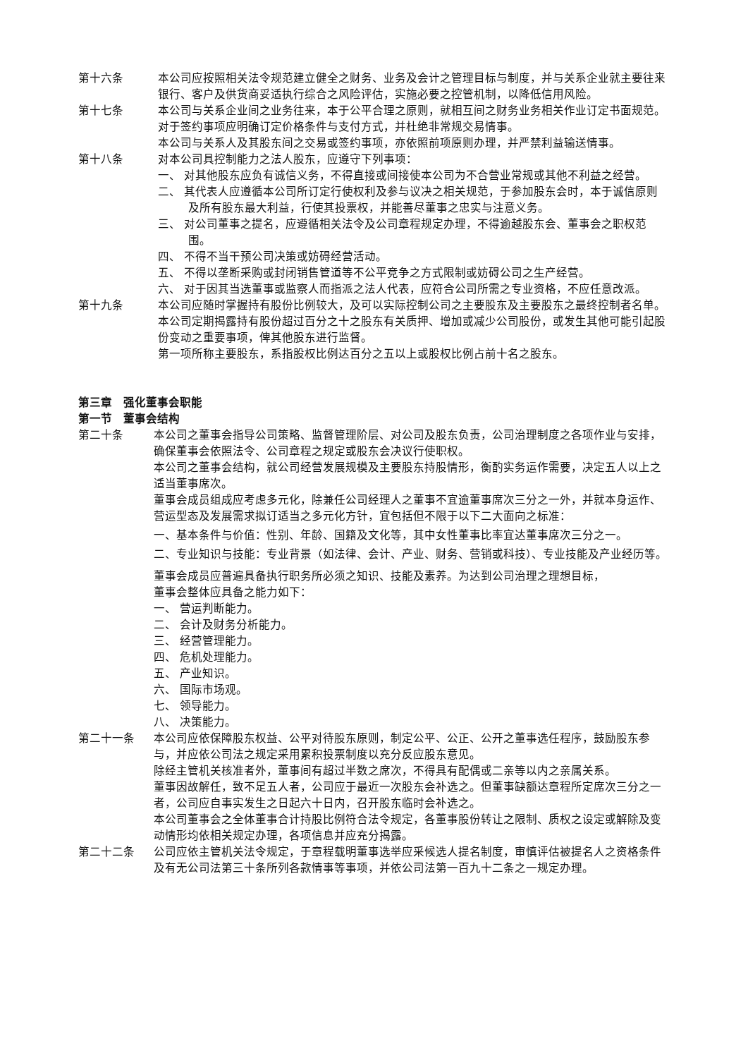第十六条 本公司应按照相关法令规范建立健全之财务、业务及会计之管理目标与制度，并与关系企业就主要往来银行、客户及供货商妥适执行综合之风险评估，实施必要之控管机制，以降低信用风险。
第十七条 本公司与关系企业间之业务往来，本于公平合理之原则，就相互间之财务业务相关作业订定书面规范。对于签约事项应明确订定价格条件与支付方式，并杜绝非常规交易情事。
本公司与关系人及其股东间之交易或签约事项，亦依照前项原则办理，并严禁利益输送情事。
第十八条 对本公司具控制能力之法人股东，应遵守下列事项：
一、 对其他股东应负有诚信义务，不得直接或间接使本公司为不合营业常规或其他不利益之经营。
二、 其代表人应遵循本公司所订定行使权利及参与议决之相关规范，于参加股东会时，本于诚信原则及所有股东最大利益，行使其投票权，并能善尽董事之忠实与注意义务。
三、 对公司董事之提名，应遵循相关法令及公司章程规定办理，不得逾越股东会、董事会之职权范围。
四、 不得不当干预公司决策或妨碍经营活动。
五、 不得以垄断采购或封闭销售管道等不公平竞争之方式限制或妨碍公司之生产经营。
六、 对于因其当选董事或监察人而指派之法人代表，应符合公司所需之专业资格，不应任意改派。
第十九条 本公司应随时掌握持有股份比例较大，及可以实际控制公司之主要股东及主要股东之最终控制者名单。
本公司定期揭露持有股份超过百分之十之股东有关质押、增加或减少公司股份，或发生其他可能引起股份变动之重要事项，俾其他股东进行监督。
第一项所称主要股东，系指股权比例达百分之五以上或股权比例占前十名之股东。
第三章　强化董事会职能
第一节　董事会结构
第二十条 本公司之董事会指导公司策略、监督管理阶层、对公司及股东负责，公司治理制度之各项作业与安排，确保董事会依照法令、公司章程之规定或股东会决议行使职权。
本公司之董事会结构，就公司经营发展规模及主要股东持股情形，衡酌实务运作需要，决定五人以上之适当董事席次。
董事会成员组成应考虑多元化，除兼任公司经理人之董事不宜逾董事席次三分之一外，并就本身运作、营运型态及发展需求拟订适当之多元化方针，宜包括但不限于以下二大面向之标准：
一、基本条件与价值：性别、年龄、国籍及文化等，其中女性董事比率宜达董事席次三分之一。
二、专业知识与技能：专业背景（如法律、会计、产业、财务、营销或科技）、专业技能及产业经历等。
董事会成员应普遍具备执行职务所必须之知识、技能及素养。为达到公司治理之理想目标，
董事会整体应具备之能力如下：
一、 营运判断能力。
二、 会计及财务分析能力。
三、 经营管理能力。
四、 危机处理能力。
五、 产业知识。
六、 国际市场观。
七、 领导能力。
八、 决策能力。
第二十一条 本公司应依保障股东权益、公平对待股东原则，制定公平、公正、公开之董事选任程序，鼓励股东参与，并应依公司法之规定采用累积投票制度以充分反应股东意见。
除经主管机关核准者外，董事间有超过半数之席次，不得具有配偶或二亲等以内之亲属关系。
董事因故解任，致不足五人者，公司应于最近一次股东会补选之。但董事缺额达章程所定席次三分之一者，公司应自事实发生之日起六十日内，召开股东临时会补选之。
本公司董事会之全体董事合计持股比例符合法令规定，各董事股份转让之限制、质权之设定或解除及变动情形均依相关规定办理，各项信息并应充分揭露。
第二十二条 公司应依主管机关法令规定，于章程载明董事选举应采候选人提名制度，审慎评估被提名人之资格条件及有无公司法第三十条所列各款情事等事项，并依公司法第一百九十二条之一规定办理。